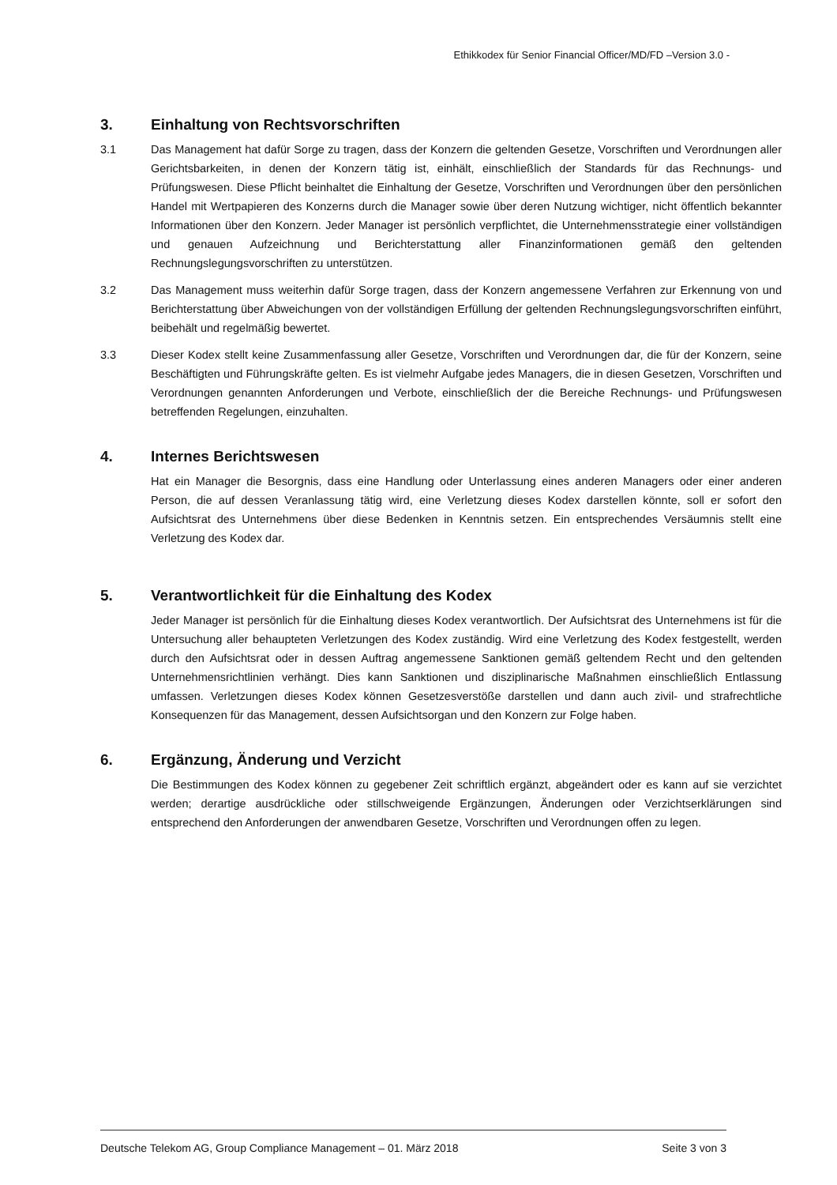Ethikkodex für Senior Financial Officer/MD/FD –Version 3.0 -
3. Einhaltung von Rechtsvorschriften
3.1 Das Management hat dafür Sorge zu tragen, dass der Konzern die geltenden Gesetze, Vorschriften und Verordnungen aller Gerichtsbarkeiten, in denen der Konzern tätig ist, einhält, einschließlich der Standards für das Rechnungs- und Prüfungswesen. Diese Pflicht beinhaltet die Einhaltung der Gesetze, Vorschriften und Verordnungen über den persönlichen Handel mit Wertpapieren des Konzerns durch die Manager sowie über deren Nutzung wichtiger, nicht öffentlich bekannter Informationen über den Konzern. Jeder Manager ist persönlich verpflichtet, die Unternehmensstrategie einer vollständigen und genauen Aufzeichnung und Berichterstattung aller Finanzinformationen gemäß den geltenden Rechnungslegungsvorschriften zu unterstützen.
3.2 Das Management muss weiterhin dafür Sorge tragen, dass der Konzern angemessene Verfahren zur Erkennung von und Berichterstattung über Abweichungen von der vollständigen Erfüllung der geltenden Rechnungslegungsvorschriften einführt, beibehält und regelmäßig bewertet.
3.3 Dieser Kodex stellt keine Zusammenfassung aller Gesetze, Vorschriften und Verordnungen dar, die für der Konzern, seine Beschäftigten und Führungskräfte gelten. Es ist vielmehr Aufgabe jedes Managers, die in diesen Gesetzen, Vorschriften und Verordnungen genannten Anforderungen und Verbote, einschließlich der die Bereiche Rechnungs- und Prüfungswesen betreffenden Regelungen, einzuhalten.
4. Internes Berichtswesen
Hat ein Manager die Besorgnis, dass eine Handlung oder Unterlassung eines anderen Managers oder einer anderen Person, die auf dessen Veranlassung tätig wird, eine Verletzung dieses Kodex darstellen könnte, soll er sofort den Aufsichtsrat des Unternehmens über diese Bedenken in Kenntnis setzen. Ein entsprechendes Versäumnis stellt eine Verletzung des Kodex dar.
5. Verantwortlichkeit für die Einhaltung des Kodex
Jeder Manager ist persönlich für die Einhaltung dieses Kodex verantwortlich. Der Aufsichtsrat des Unternehmens ist für die Untersuchung aller behaupteten Verletzungen des Kodex zuständig. Wird eine Verletzung des Kodex festgestellt, werden durch den Aufsichtsrat oder in dessen Auftrag angemessene Sanktionen gemäß geltendem Recht und den geltenden Unternehmensrichtlinien verhängt. Dies kann Sanktionen und disziplinarische Maßnahmen einschließlich Entlassung umfassen. Verletzungen dieses Kodex können Gesetzesverstöße darstellen und dann auch zivil- und strafrechtliche Konsequenzen für das Management, dessen Aufsichtsorgan und den Konzern zur Folge haben.
6. Ergänzung, Änderung und Verzicht
Die Bestimmungen des Kodex können zu gegebener Zeit schriftlich ergänzt, abgeändert oder es kann auf sie verzichtet werden; derartige ausdrückliche oder stillschweigende Ergänzungen, Änderungen oder Verzichtserklärungen sind entsprechend den Anforderungen der anwendbaren Gesetze, Vorschriften und Verordnungen offen zu legen.
Deutsche Telekom AG, Group Compliance Management – 01. März 2018 Seite 3 von 3